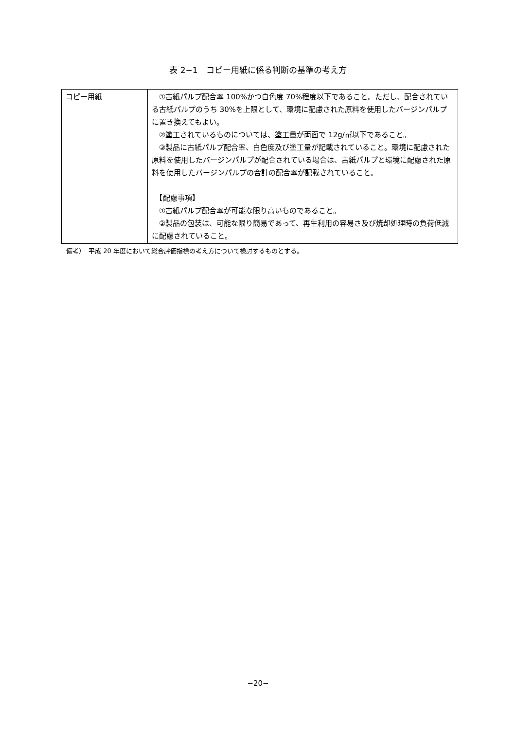表 2−1　コピー用紙に係る判断の基準の考え方
| コピー用紙 | ①古紙パルプ配合率 100%かつ白色度 70%程度以下であること。ただし、配合されている古紙パルプのうち 30%を上限として、環境に配慮された原料を使用したバージンパルプに置き換えてもよい。 ②塗工されているものについては、塗工量が両面で 12g/㎡以下であること。 ③製品に古紙パルプ配合率、白色度及び塗工量が記載されていること。環境に配慮された原料を使用したバージンパルプが配合されている場合は、古紙パルプと環境に配慮された原料を使用したバージンパルプの合計の配合率が記載されていること。 【配慮事項】 ①古紙パルプ配合率が可能な限り高いものであること。 ②製品の包装は、可能な限り簡易であって、再生利用の容易さ及び焼却処理時の負荷低減に配慮されていること。 |
備考）　平成 20 年度において総合評価指標の考え方について検討するものとする。
−20−